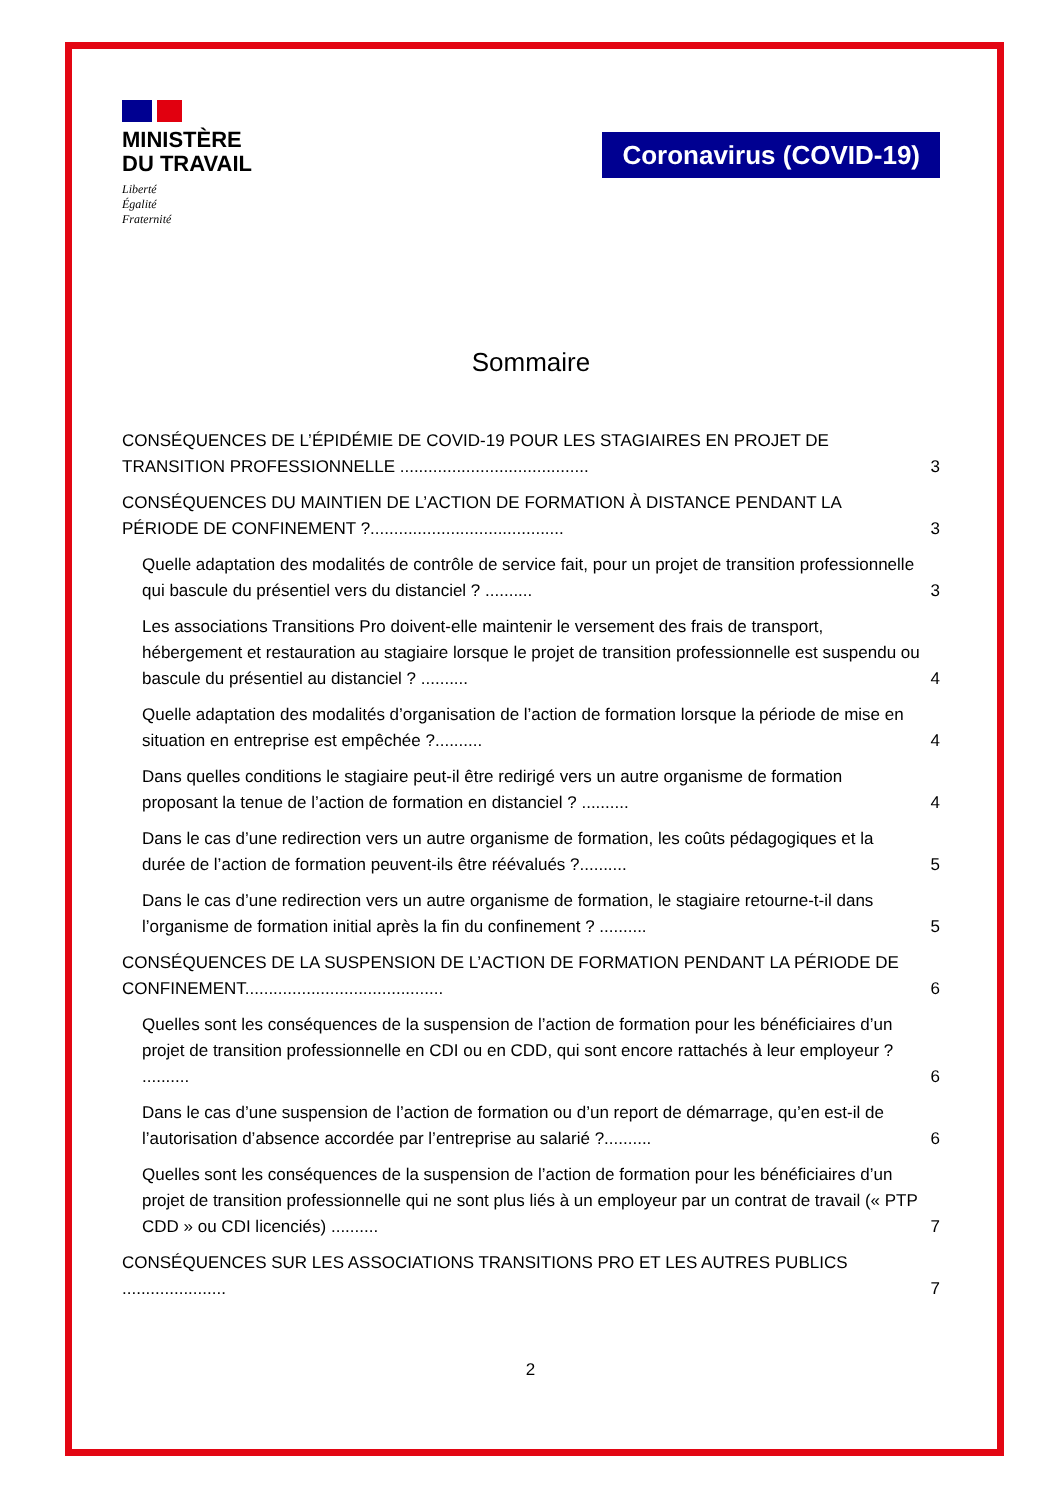MINISTÈRE
DU TRAVAIL
Liberté
Égalité
Fraternité
Coronavirus (COVID-19)
Sommaire
CONSÉQUENCES DE L’ÉPIDÉMIE DE COVID-19 POUR LES STAGIAIRES EN PROJET DE TRANSITION PROFESSIONNELLE ........................................ 3
CONSÉQUENCES DU MAINTIEN DE L’ACTION DE FORMATION À DISTANCE PENDANT LA PÉRIODE DE CONFINEMENT ?......................................... 3
Quelle adaptation des modalités de contrôle de service fait, pour un projet de transition professionnelle qui bascule du présentiel vers du distanciel ? .......... 3
Les associations Transitions Pro doivent-elle maintenir le versement des frais de transport, hébergement et restauration au stagiaire lorsque le projet de transition professionnelle est suspendu ou bascule du présentiel au distanciel ? .......... 4
Quelle adaptation des modalités d’organisation de l’action de formation lorsque la période de mise en situation en entreprise est empêchée ?.......... 4
Dans quelles conditions le stagiaire peut-il être redirigé vers un autre organisme de formation proposant la tenue de l’action de formation en distanciel ? .......... 4
Dans le cas d’une redirection vers un autre organisme de formation, les coûts pédagogiques et la durée de l’action de formation peuvent-ils être réévalués ?.......... 5
Dans le cas d’une redirection vers un autre organisme de formation, le stagiaire retourne-t-il dans l’organisme de formation initial après la fin du confinement ? .......... 5
CONSÉQUENCES DE LA SUSPENSION DE L’ACTION DE FORMATION PENDANT LA PÉRIODE DE CONFINEMENT.......................................... 6
Quelles sont les conséquences de la suspension de l’action de formation pour les bénéficiaires d’un projet de transition professionnelle en CDI ou en CDD, qui sont encore rattachés à leur employeur ? .......... 6
Dans le cas d’une suspension de l’action de formation ou d’un report de démarrage, qu’en est-il de l’autorisation d’absence accordée par l’entreprise au salarié ?.......... 6
Quelles sont les conséquences de la suspension de l’action de formation pour les bénéficiaires d’un projet de transition professionnelle qui ne sont plus liés à un employeur par un contrat de travail (« PTP CDD » ou CDI licenciés) .......... 7
CONSÉQUENCES SUR LES ASSOCIATIONS TRANSITIONS PRO ET LES AUTRES PUBLICS ...................... 7
2